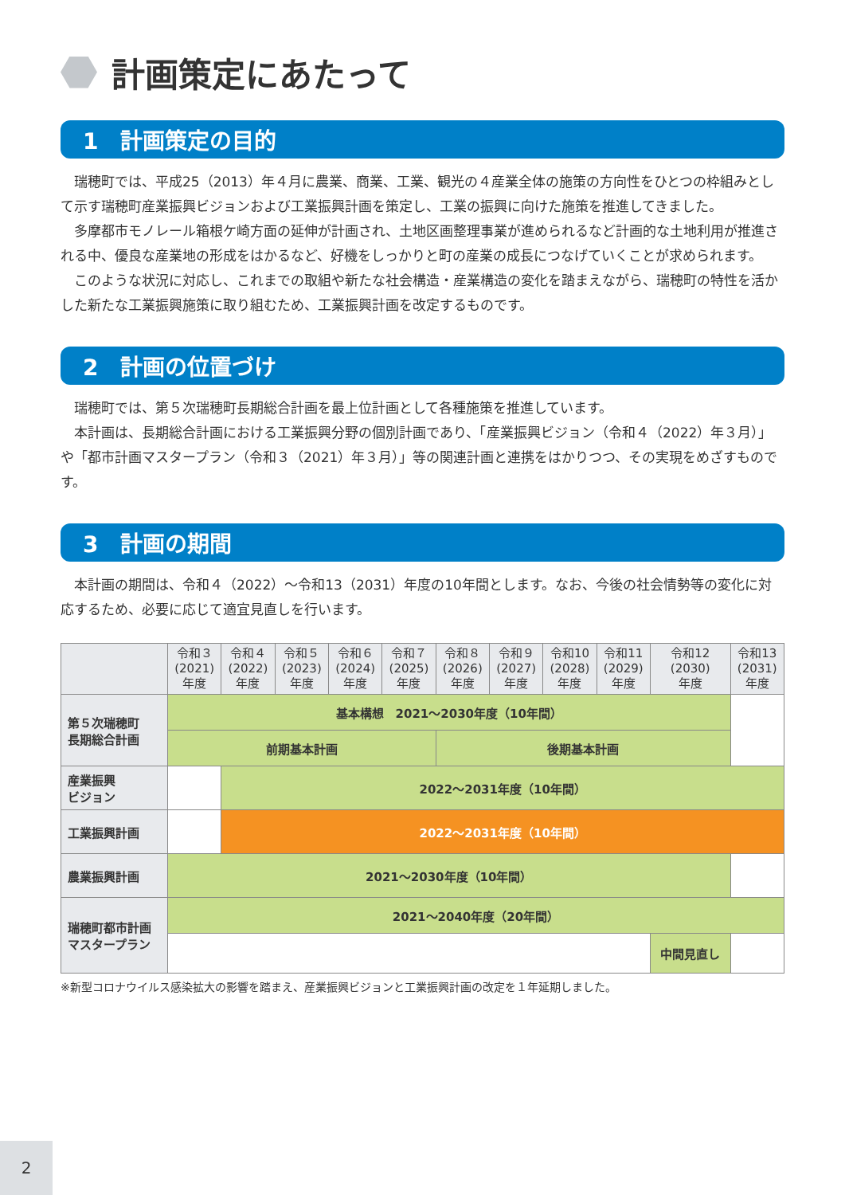計画策定にあたって
1　計画策定の目的
瑞穂町では、平成25（2013）年４月に農業、商業、工業、観光の４産業全体の施策の方向性をひとつの枠組みとして示す瑞穂町産業振興ビジョンおよび工業振興計画を策定し、工業の振興に向けた施策を推進してきました。
多摩都市モノレール箱根ケ崎方面の延伸が計画され、土地区画整理事業が進められるなど計画的な土地利用が推進される中、優良な産業地の形成をはかるなど、好機をしっかりと町の産業の成長につなげていくことが求められます。
このような状況に対応し、これまでの取組や新たな社会構造・産業構造の変化を踏まえながら、瑞穂町の特性を活かした新たな工業振興施策に取り組むため、工業振興計画を改定するものです。
2　計画の位置づけ
瑞穂町では、第５次瑞穂町長期総合計画を最上位計画として各種施策を推進しています。
本計画は、長期総合計画における工業振興分野の個別計画であり、「産業振興ビジョン（令和４（2022）年３月）」や「都市計画マスタープラン（令和３（2021）年３月）」等の関連計画と連携をはかりつつ、その実現をめざすものです。
3　計画の期間
本計画の期間は、令和４（2022）～令和13（2031）年度の10年間とします。なお、今後の社会情勢等の変化に対応するため、必要に応じて適宜見直しを行います。
| | 令和３ (2021) 年度 | 令和４ (2022) 年度 | 令和５ (2023) 年度 | 令和６ (2024) 年度 | 令和７ (2025) 年度 | 令和８ (2026) 年度 | 令和９ (2027) 年度 | 令和10 (2028) 年度 | 令和11 (2029) 年度 | 令和12 (2030) 年度 | 令和13 (2031) 年度 |
| --- | --- | --- | --- | --- | --- | --- | --- | --- | --- | --- | --- |
| 第５次瑞穂町 長期総合計画 | 基本構想 2021～2030年度（10年間） | | | | | | | | | | |
| | 前期基本計画 | | | | | 後期基本計画 | | | | | |
| 産業振興 ビジョン | | 2022～2031年度（10年間） | | | | | | | | | |
| 工業振興計画 | | 2022～2031年度（10年間） | | | | | | | | | |
| 農業振興計画 | 2021～2030年度（10年間） | | | | | | | | | | |
| 瑞穂町都市計画 マスタープラン | 2021～2040年度（20年間） | | | | | | | | | | |
| | | | | | | | | | | 中間見直し | |
※新型コロナウイルス感染拡大の影響を踏まえ、産業振興ビジョンと工業振興計画の改定を１年延期しました。
2